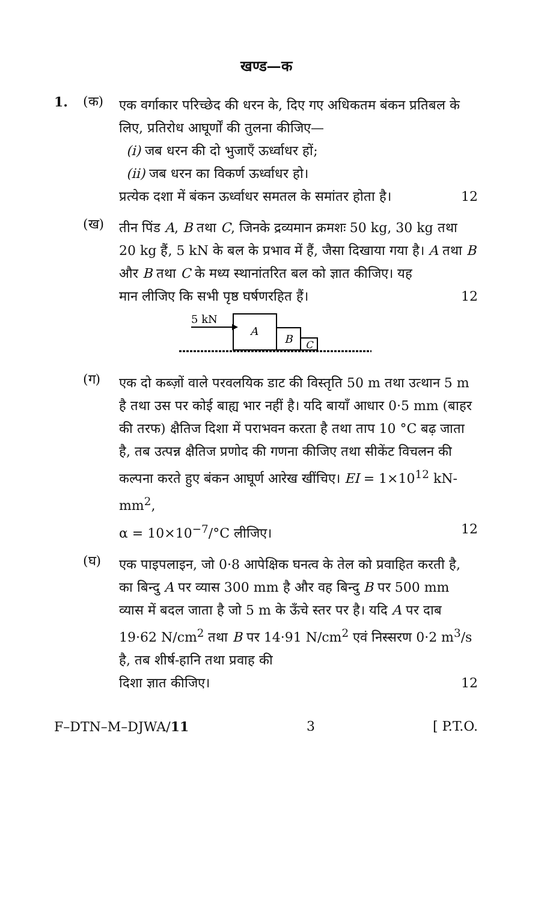खण्ड—क
1. (क)
एक वर्गाकार परिच्छेद की धरन के, दिए गए अधिकतम बंकन प्रतिबल के लिए, प्रतिरोध आघूर्णों की तुलना कीजिए—
(i) जब धरन की दो भुजाएँ ऊर्ध्वाधर हों;
(ii) जब धरन का विकर्ण ऊर्ध्वाधर हो।
प्रत्येक दशा में बंकन ऊर्ध्वाधर समतल के समांतर होता है। 12
(ख)
तीन पिंड A, B तथा C, जिनके द्रव्यमान क्रमशः 50 kg, 30 kg तथा 20 kg हैं, 5 kN के बल के प्रभाव में हैं, जैसा दिखाया गया है। A तथा B और B तथा C के मध्य स्थानांतरित बल को ज्ञात कीजिए। यह
मान लीजिए कि सभी पृष्ठ घर्षणरहित हैं। 12
5 kN
A
B
C
(ग)
एक दो कब्ज़ों वाले परवलयिक डाट की विस्तृति 50 m तथा उत्थान 5 m है तथा उस पर कोई बाह्य भार नहीं है। यदि बायाँ आधार 0·5 mm (बाहर की तरफ) क्षैतिज दिशा में पराभवन करता है तथा ताप 10 °C बढ़ जाता है, तब उत्पन्न क्षैतिज प्रणोद की गणना कीजिए तथा सीकेंट विचलन की कल्पना करते हुए बंकन आघूर्ण आरेख खींचिए। EI = 1×10<sup>12</sup> kN-mm<sup>2</sup>,
α = 10×10<sup>−7</sup>/°C लीजिए। 12
(घ)
एक पाइपलाइन, जो 0·8 आपेक्षिक घनत्व के तेल को प्रवाहित करती है, का बिन्दु A पर व्यास 300 mm है और वह बिन्दु B पर 500 mm व्यास में बदल जाता है जो 5 m के ऊँचे स्तर पर है। यदि A पर दाब 19·62 N/cm<sup>2</sup> तथा B पर 14·91 N/cm<sup>2</sup> एवं निस्सरण 0·2 m<sup>3</sup>/s है, तब शीर्ष-हानि तथा प्रवाह की
दिशा ज्ञात कीजिए। 12
F–DTN–M–DJWA/11 3 [ P.T.O.